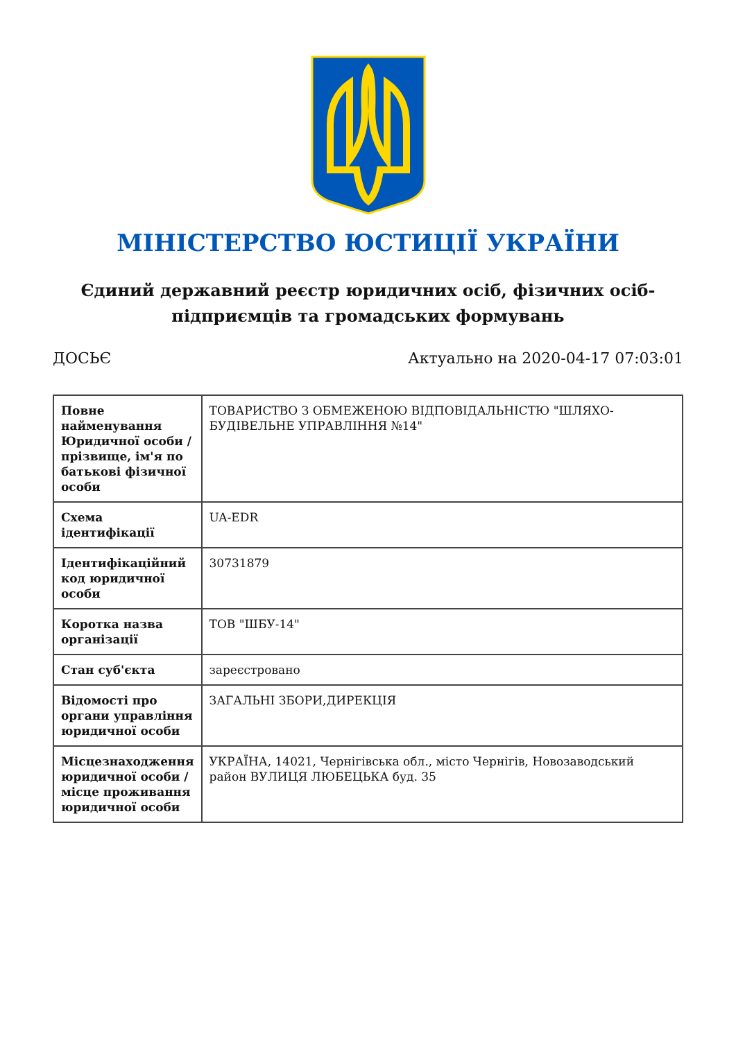МІНІСТЕРСТВО ЮСТИЦІЇ УКРАЇНИ
Єдиний державний реєстр юридичних осіб, фізичних осіб-підприємців та громадських формувань
ДОСЬЄ Актуально на 2020-04-17 07:03:01
| Повне найменування Юридичної особи / прізвище, ім'я по батькові фізичної особи | ТОВАРИСТВО З ОБМЕЖЕНОЮ ВІДПОВІДАЛЬНІСТЮ "ШЛЯХО-БУДІВЕЛЬНЕ УПРАВЛІННЯ №14" |
| Схема ідентифікації | UA-EDR |
| Ідентифікаційний код юридичної особи | 30731879 |
| Коротка назва організації | ТОВ "ШБУ-14" |
| Стан суб'єкта | зареєстровано |
| Відомості про органи управління юридичної особи | ЗАГАЛЬНІ ЗБОРИ,ДИРЕКЦІЯ |
| Місцезнаходження юридичної особи / місце проживання юридичної особи | УКРАЇНА, 14021, Чернігівська обл., місто Чернігів, Новозаводський район ВУЛИЦЯ ЛЮБЕЦЬКА буд. 35 |